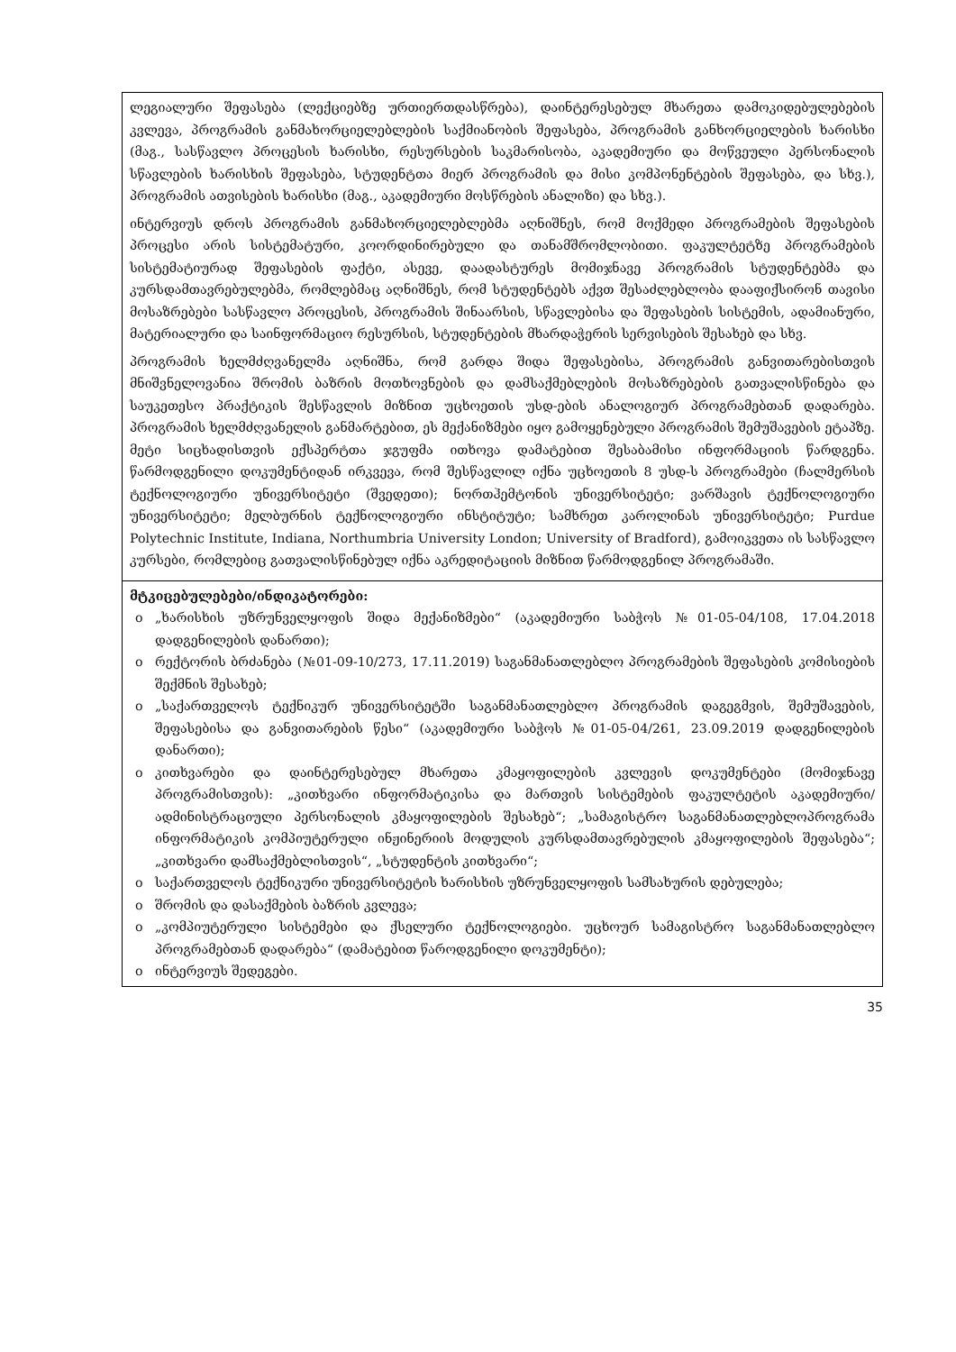| ლეგიალური შეფასება (ლექციებზე ურთიერთდასწრება), დაინტერესებულ მხარეთა დამოკიდებულებების კვლევა, პროგრამის განმახორციელებლების საქმიანობის შეფასება, პროგრამის განხორციელების ხარისხი (მაგ., სასწავლო პროცესის ხარისხი, რესურსების საკმარისობა, აკადემიური და მოწვეული პერსონალის სწავლების ხარისხის შეფასება, სტუდენტთა მიერ პროგრამის და მისი კომპონენტების შეფასება, და სხვ.), პროგრამის ათვისების ხარისხი (მაგ., აკადემიური მოსწრების ანალიზი) და სხვ.). ინტერვიუს დროს პროგრამის განმახორციელებლებმა აღნიშნეს, რომ მოქმედი პროგრამების შეფასების პროცესი არის სისტემატური, კოორდინირებული და თანამშრომლობითი. ფაკულტეტზე პროგრამების სისტემატიურად შეფასების ფაქტი, ასევე, დაადასტურეს მომიჯნავე პროგრამის სტუდენტებმა და კურსდამთავრებულებმა, რომლებმაც აღნიშნეს, რომ სტუდენტებს აქვთ შესაძლებლობა დააფიქსირონ თავისი მოსაზრებები სასწავლო პროცესის, პროგრამის შინაარსის, სწავლებისა და შეფასების სისტემის, ადამიანური, მატერიალური და საინფორმაციო რესურსის, სტუდენტების მხარდაჭერის სერვისების შესახებ და სხვ. პროგრამის ხელმძღვანელმა აღნიშნა, რომ გარდა შიდა შეფასებისა, პროგრამის განვითარებისთვის მნიშვნელოვანია შრომის ბაზრის მოთხოვნების და დამსაქმებლების მოსაზრებების გათვალისწინება და საუკეთესო პრაქტიკის შესწავლის მიზნით უცხოეთის უსდ-ების ანალოგიურ პროგრამებთან დადარება. პროგრამის ხელმძღვანელის განმარტებით, ეს მექანიზმები იყო გამოყენებული პროგრამის შემუშავების ეტაპზე. მეტი სიცხადისთვის ექსპერტთა ჯგუფმა ითხოვა დამატებით შესაბამისი ინფორმაციის წარდგენა. წარმოდგენილი დოკუმენტიდან ირკვევა, რომ შესწავლილ იქნა უცხოეთის 8 უსდ-ს პროგრამები (ჩალმერსის ტექნოლოგიური უნივერსიტეტი (შვედეთი); ნორთჰემტონის უნივერსიტეტი; ვარშავის ტექნოლოგიური უნივერსიტეტი; მელბურნის ტექნოლოგიური ინსტიტუტი; სამხრეთ კაროლინას უნივერსიტეტი; Purdue Polytechnic Institute, Indiana, Northumbria University London; University of Bradford), გამოიკვეთა ის სასწავლო კურსები, რომლებიც გათვალისწინებულ იქნა აკრედიტაციის მიზნით წარმოდგენილ პროგრამაში. |
| მტკიცებულებები/ინდიკატორები: o „ხარისხის უზრუნველყოფის შიდა მექანიზმები“ (აკადემიური საბჭოს №01-05-04/108, 17.04.2018 დადგენილების დანართი); o რექტორის ბრძანება (№01-09-10/273, 17.11.2019) საგანმანათლებლო პროგრამების შეფასების კომისიების შექმნის შესახებ; o „საქართველოს ტექნიკურ უნივერსიტეტში საგანმანათლებლო პროგრამის დაგეგმვის, შემუშავების, შეფასებისა და განვითარების წესი“ (აკადემიური საბჭოს №01-05-04/261, 23.09.2019 დადგენილების დანართი); o კითხვარები და დაინტერესებულ მხარეთა კმაყოფილების კვლევის დოკუმენტები (მომიჯნავე პროგრამისთვის): „კითხვარი ინფორმატიკისა და მართვის სისტემების ფაკულტეტის აკადემიური/ადმინისტრაციული პერსონალის კმაყოფილების შესახებ“; „სამაგისტრო საგანმანათლებლოპროგრამა ინფორმატიკის კომპიუტერული ინჟინერიის მოდულის კურსდამთავრებულის კმაყოფილების შეფასება“; „კითხვარი დამსაქმებლისთვის“, „სტუდენტის კითხვარი“; o საქართველოს ტექნიკური უნივერსიტეტის ხარისხის უზრუნველყოფის სამსახურის დებულება; o შრომის და დასაქმების ბაზრის კვლევა; o „კომპიუტერული სისტემები და ქსელური ტექნოლოგიები. უცხოურ სამაგისტრო საგანმანათლებლო პროგრამებთან დადარება“ (დამატებით წაროდგენილი დოკუმენტი); o ინტერვიუს შედეგები. |
35